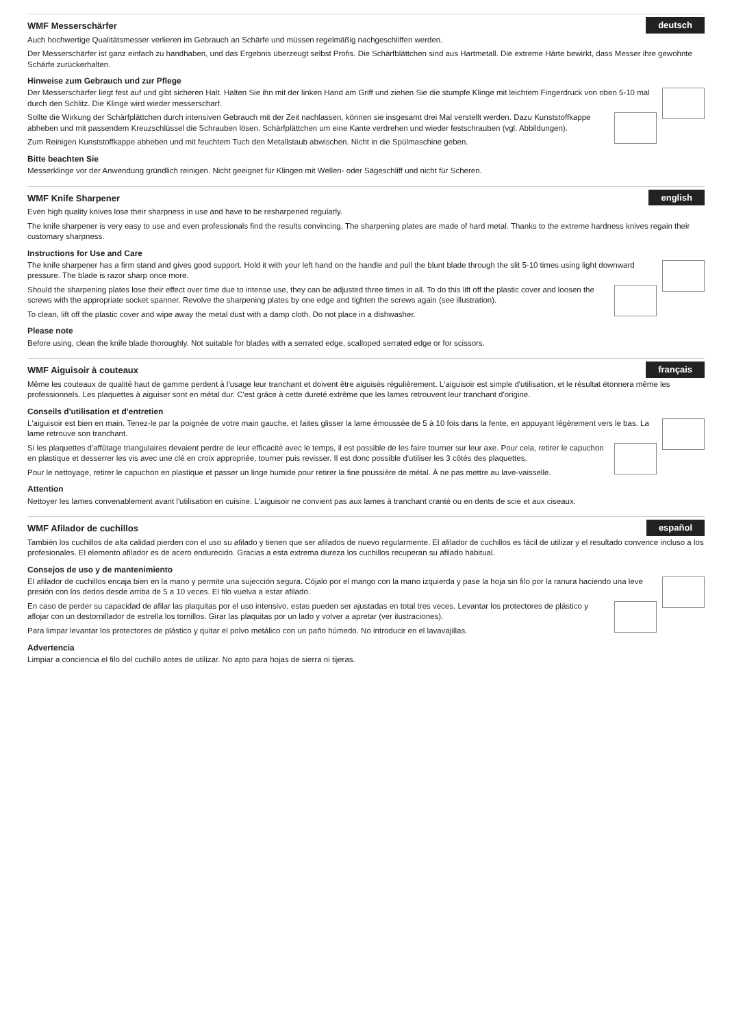deutsch
WMF Messerschärfer
Auch hochwertige Qualitätsmesser verlieren im Gebrauch an Schärfe und müssen regelmäßig nachgeschliffen werden.
Der Messerschärfer ist ganz einfach zu handhaben, und das Ergebnis überzeugt selbst Profis. Die Schärfblättchen sind aus Hartmetall. Die extreme Härte bewirkt, dass Messer ihre gewohnte Schärfe zurückerhalten.
Hinweise zum Gebrauch und zur Pflege
Der Messerschärfer liegt fest auf und gibt sicheren Halt. Halten Sie ihn mit der linken Hand am Griff und ziehen Sie die stumpfe Klinge mit leichtem Fingerdruck von oben 5-10 mal durch den Schlitz. Die Klinge wird wieder messerscharf.
Sollte die Wirkung der Schärfplättchen durch intensiven Gebrauch mit der Zeit nachlassen, können sie insgesamt drei Mal verstellt werden. Dazu Kunststoffkappe abheben und mit passendem Kreuzschlüssel die Schrauben lösen. Schärfplättchen um eine Kante verdrehen und wieder festschrauben (vgl. Abbildungen).
Zum Reinigen Kunststoffkappe abheben und mit feuchtem Tuch den Metallstaub abwischen. Nicht in die Spülmaschine geben.
Bitte beachten Sie
Messerklinge vor der Anwendung gründlich reinigen. Nicht geeignet für Klingen mit Wellen- oder Sägeschliff und nicht für Scheren.
english
WMF Knife Sharpener
Even high quality knives lose their sharpness in use and have to be resharpened regularly.
The knife sharpener is very easy to use and even professionals find the results convincing. The sharpening plates are made of hard metal. Thanks to the extreme hardness knives regain their customary sharpness.
Instructions for Use and Care
The knife sharpener has a firm stand and gives good support. Hold it with your left hand on the handle and pull the blunt blade through the slit 5-10 times using light downward pressure. The blade is razor sharp once more.
Should the sharpening plates lose their effect over time due to intense use, they can be adjusted three times in all. To do this lift off the plastic cover and loosen the screws with the appropriate socket spanner. Revolve the sharpening plates by one edge and tighten the screws again (see illustration).
To clean, lift off the plastic cover and wipe away the metal dust with a damp cloth. Do not place in a dishwasher.
Please note
Before using, clean the knife blade thoroughly. Not suitable for blades with a serrated edge, scalloped serrated edge or for scissors.
français
WMF Aiguisoir à couteaux
Même les couteaux de qualité haut de gamme perdent à l'usage leur tranchant et doivent être aiguisés régulièrement. L'aiguisoir est simple d'utilisation, et le résultat étonnera même les professionnels. Les plaquettes à aiguiser sont en métal dur. C'est grâce à cette dureté extrême que les lames retrouvent leur tranchant d'origine.
Conseils d'utilisation et d'entretien
L'aiguisoir est bien en main. Tenez-le par la poignée de votre main gauche, et faites glisser la lame émoussée de 5 à 10 fois dans la fente, en appuyant légèrement vers le bas. La lame retrouve son tranchant.
Si les plaquettes d'affûtage triangulaires devaient perdre de leur efficacité avec le temps, il est possible de les faire tourner sur leur axe. Pour cela, retirer le capuchon en plastique et desserrer les vis avec une clé en croix appropriée, tourner puis revisser. Il est donc possible d'utiliser les 3 côtés des plaquettes.
Pour le nettoyage, retirer le capuchon en plastique et passer un linge humide pour retirer la fine poussière de métal. À ne pas mettre au lave-vaisselle.
Attention
Nettoyer les lames convenablement avant l'utilisation en cuisine. L'aiguisoir ne convient pas aux lames à tranchant cranté ou en dents de scie et aux ciseaux.
español
WMF Afilador de cuchillos
También los cuchillos de alta calidad pierden con el uso su afilado y tienen que ser afilados de nuevo regularmente. El afilador de cuchillos es fácil de utilizar y el resultado convence incluso a los profesionales. El elemento afilador es de acero endurecido. Gracias a esta extrema dureza los cuchillos recuperan su afilado habitual.
Consejos de uso y de mantenimiento
El afilador de cuchillos encaja bien en la mano y permite una sujección segura. Cójalo por el mango con la mano izquierda y pase la hoja sin filo por la ranura haciendo una leve presión con los dedos desde arriba de 5 a 10 veces. El filo vuelva a estar afilado.
En caso de perder su capacidad de afilar las plaquitas por el uso intensivo, estas pueden ser ajustadas en total tres veces. Levantar los protectores de plástico y aflojar con un destornillador de estrella los tornillos. Girar las plaquitas por un lado y volver a apretar (ver ilustraciones).
Para limpar levantar los protectores de plástico y quitar el polvo metálico con un paño húmedo. No introducir en el lavavajillas.
Advertencia
Limpiar a conciencia el filo del cuchillo antes de utilizar. No apto para hojas de sierra ni tijeras.